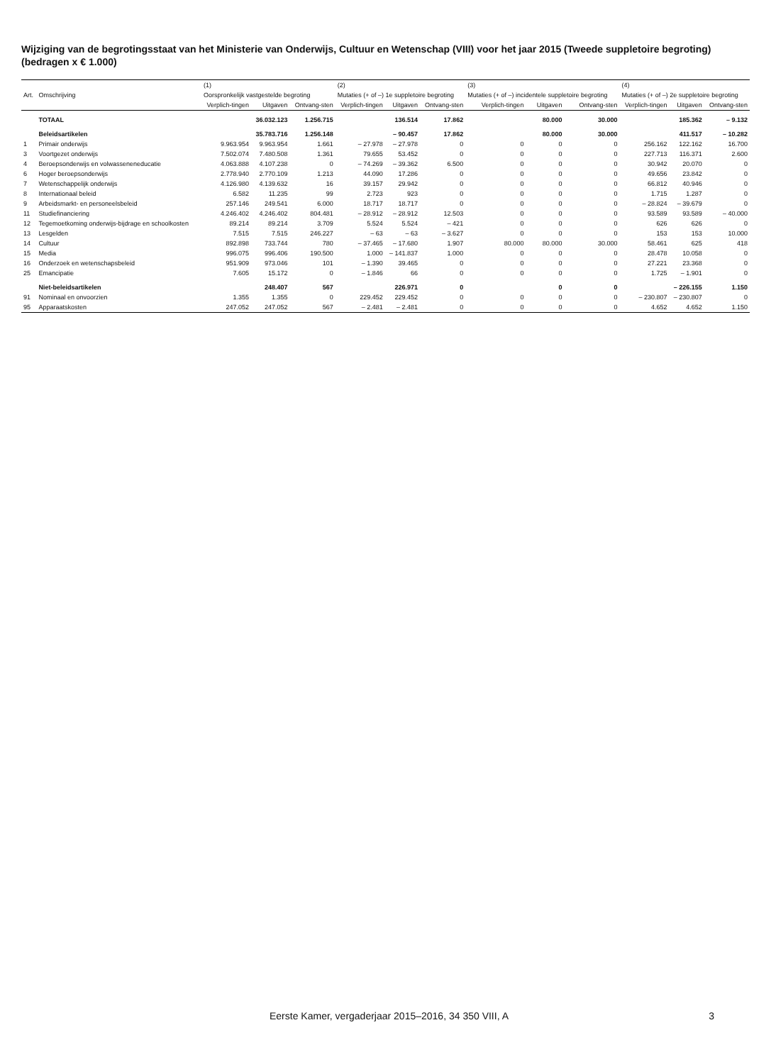Wijziging van de begrotingsstaat van het Ministerie van Onderwijs, Cultuur en Wetenschap (VIII) voor het jaar 2015 (Tweede suppletoire begroting) (bedragen x € 1.000)
| | | (1) | | | (2) | | | (3) | | | (4) | | |
| --- | --- | --- | --- | --- | --- | --- | --- | --- | --- | --- | --- | --- | --- |
| Art. | Omschrijving | Oorspronkelijk vastgestelde begroting | | | Mutaties (+ of –) 1e suppletoire begroting | | | Mutaties (+ of –) incidentele suppletoire begroting | | | Mutaties (+ of –) 2e suppletoire begroting | | |
| | | Verplich-tingen | Uitgaven | Ontvang-sten | Verplich-tingen | Uitgaven | Ontvang-sten | Verplich-tingen | Uitgaven | Ontvang-sten | Verplich-tingen | Uitgaven | Ontvang-sten |
| | TOTAAL | | 36.032.123 | 1.256.715 | | 136.514 | 17.862 | | 80.000 | 30.000 | | 185.362 | – 9.132 |
| | Beleidsartikelen | | 35.783.716 | 1.256.148 | | – 90.457 | 17.862 | | 80.000 | 30.000 | | 411.517 | – 10.282 |
| 1 | Primair onderwijs | 9.963.954 | 9.963.954 | 1.661 | – 27.978 | – 27.978 | 0 | 0 | 0 | 0 | 256.162 | 122.162 | 16.700 |
| 3 | Voortgezet onderwijs | 7.502.074 | 7.480.508 | 1.361 | 79.655 | 53.452 | 0 | 0 | 0 | 0 | 227.713 | 116.371 | 2.600 |
| 4 | Beroepsonderwijs en volwasseneneducatie | 4.063.888 | 4.107.238 | 0 | – 74.269 | – 39.362 | 6.500 | 0 | 0 | 0 | 30.942 | 20.070 | 0 |
| 6 | Hoger beroepsonderwijs | 2.778.940 | 2.770.109 | 1.213 | 44.090 | 17.286 | 0 | 0 | 0 | 0 | 49.656 | 23.842 | 0 |
| 7 | Wetenschappelijk onderwijs | 4.126.980 | 4.139.632 | 16 | 39.157 | 29.942 | 0 | 0 | 0 | 0 | 66.812 | 40.946 | 0 |
| 8 | Internationaal beleid | 6.582 | 11.235 | 99 | 2.723 | 923 | 0 | 0 | 0 | 0 | 1.715 | 1.287 | 0 |
| 9 | Arbeidsmarkt- en personeelsbeleid | 257.146 | 249.541 | 6.000 | 18.717 | 18.717 | 0 | 0 | 0 | 0 | – 28.824 | – 39.679 | 0 |
| 11 | Studiefinanciering | 4.246.402 | 4.246.402 | 804.481 | – 28.912 | – 28.912 | 12.503 | 0 | 0 | 0 | 93.589 | 93.589 | – 40.000 |
| 12 | Tegemoetkoming onderwijs-bijdrage en schoolkosten | 89.214 | 89.214 | 3.709 | 5.524 | 5.524 | – 421 | 0 | 0 | 0 | 626 | 626 | 0 |
| 13 | Lesgelden | 7.515 | 7.515 | 246.227 | – 63 | – 63 | – 3.627 | 0 | 0 | 0 | 153 | 153 | 10.000 |
| 14 | Cultuur | 892.898 | 733.744 | 780 | – 37.465 | – 17.680 | 1.907 | 80.000 | 80.000 | 30.000 | 58.461 | 625 | 418 |
| 15 | Media | 996.075 | 996.406 | 190.500 | 1.000 | – 141.837 | 1.000 | 0 | 0 | 0 | 28.478 | 10.058 | 0 |
| 16 | Onderzoek en wetenschapsbeleid | 951.909 | 973.046 | 101 | – 1.390 | 39.465 | 0 | 0 | 0 | 0 | 27.221 | 23.368 | 0 |
| 25 | Emancipatie | 7.605 | 15.172 | 0 | – 1.846 | 66 | 0 | 0 | 0 | 0 | 1.725 | – 1.901 | 0 |
| | Niet-beleidsartikelen | | 248.407 | 567 | | 226.971 | 0 | | 0 | 0 | | – 226.155 | 1.150 |
| 91 | Nominaal en onvoorzien | 1.355 | 1.355 | 0 | 229.452 | 229.452 | 0 | 0 | 0 | 0 | – 230.807 | – 230.807 | 0 |
| 95 | Apparaatskosten | 247.052 | 247.052 | 567 | – 2.481 | – 2.481 | 0 | 0 | 0 | 0 | 4.652 | 4.652 | 1.150 |
Eerste Kamer, vergaderjaar 2015–2016, 34 350 VIII, A 3